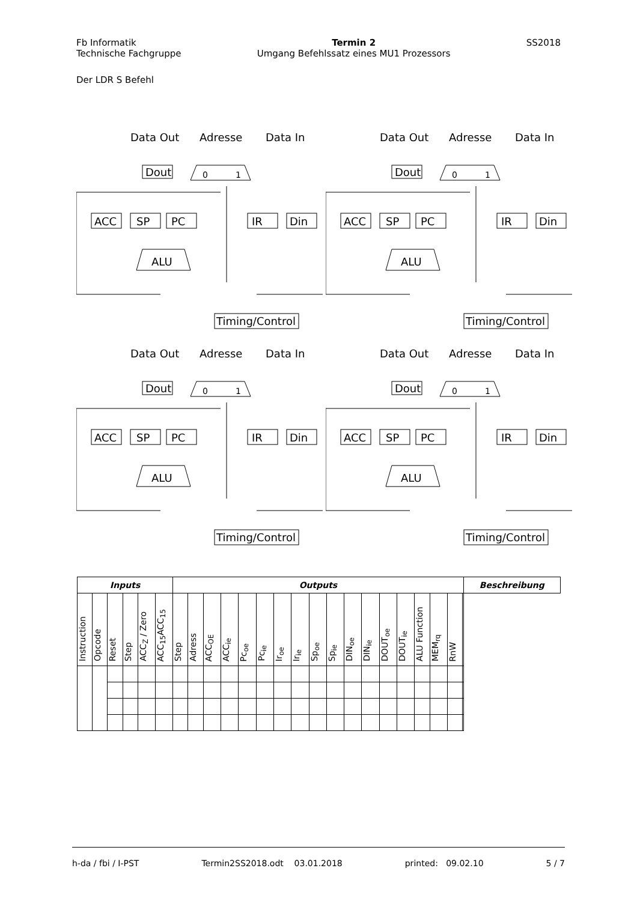Fb Informatik
Technische Fachgruppe
Termin 2
Umgang Befehlssatz eines MU1 Prozessors
SS2018
Der LDR S Befehl
Data Out
Adresse
Data In
Dout
0
1
ACC
SP
PC
IR
Din
ALU
Timing/Control
Data Out
Adresse
Data In
Dout
0
1
ACC
SP
PC
IR
Din
ALU
Timing/Control
Data Out
Adresse
Data In
Dout
0
1
ACC
SP
PC
IR
Din
ALU
Timing/Control
Data Out
Adresse
Data In
Dout
0
1
ACC
SP
PC
IR
Din
ALU
Timing/Control
| Inputs | | | | | | Outputs | | | | | | | | | | | | | | | | | | Beschreibung |
| --- | --- | --- | --- | --- | --- | --- | --- | --- | --- | --- | --- | --- | --- | --- | --- | --- | --- | --- | --- | --- | --- | --- | --- | --- |
| Instruction | Opcode | Reset | Step | ACC<sub>Z</sub> / Zero | ACC<sub>15</sub>ACC<sub>15</sub> | Step | Adress | ACC<sub>OE</sub> | ACC<sub>ie</sub> | Pc<sub>oe</sub> | Pc<sub>ie</sub> | Ir<sub>oe</sub> | Ir<sub>ie</sub> | Sp<sub>oe</sub> | Sp<sub>ie</sub> | DIN<sub>oe</sub> | DIN<sub>ie</sub> | DOUT<sub>oe</sub> | DOUT<sub>ie</sub> | ALU Function | MEM<sub>rq</sub> | RnW | | |
h-da / fbi / I-PST Termin2SS2018.odt 03.01.2018 printed: 09.02.10 5 / 7